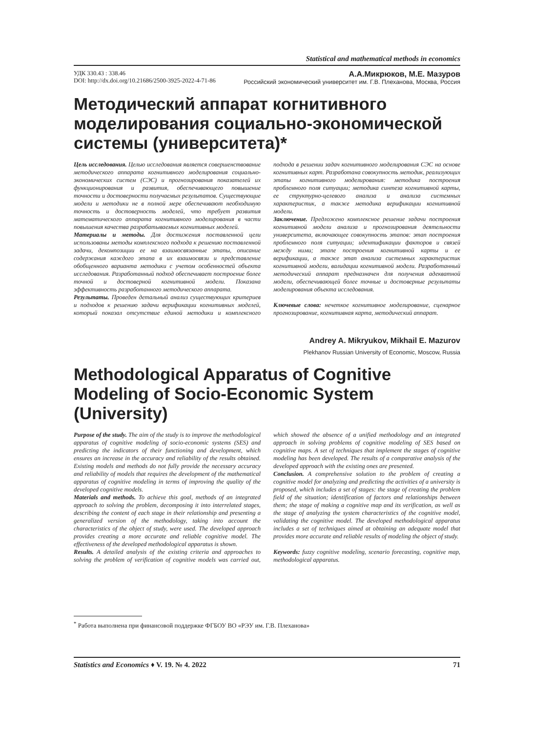Statistical and mathematical methods in economics
УДК 330.43 : 338.46
DOI: http://dx.doi.org/10.21686/2500-3925-2022-4-71-86
А.А.Микрюков, М.Е. Мазуров
Российский экономический университет им. Г.В. Плеханова, Москва, Россия
Методический аппарат когнитивного моделирования социально-экономической системы (университета)*
Цель исследования. Целью исследования является совершенствование методического аппарата когнитивного моделирования социально-экономических систем (СЭС) и прогнозирования показателей их функционирования и развития, обеспечивающего повышение точности и достоверности получаемых результатов. Существующие модели и методики не в полной мере обеспечивают необходимую точность и достоверность моделей, что требует развития математического аппарата когнитивного моделирования в части повышения качества разрабатываемых когнитивных моделей.
Материалы и методы. Для достижения поставленной цели использованы методы комплексного подхода к решению поставленной задачи, декомпозиции ее на взаимосвязанные этапы, описание содержания каждого этапа в их взаимосвязи и представление обобщенного варианта методики с учетом особенностей объекта исследования. Разработанный подход обеспечивает построение более точной и достоверной когнитивной модели. Показана эффективность разработанного методического аппарата.
Результаты. Проведен детальный анализ существующих критериев и подходов к решению задачи верификации когнитивных моделей, который показал отсутствие единой методики и комплексного подхода в решении задач когнитивного моделирования СЭС на основе когнитивных карт. Разработана совокупность методик, реализующих этапы когнитивного моделирования: методика построения проблемного поля ситуации; методика синтеза когнитивной карты, ее структурно-целевого анализа и анализа системных характеристик, а также методика верификации когнитивной модели.
Заключение. Предложено комплексное решение задачи построения когнитивной модели анализа и прогнозирования деятельности университета, включающее совокупность этапов: этап построения проблемного поля ситуации; идентификации факторов и связей между ними; этапе построения когнитивной карты и ее верификации, а также этап анализа системных характеристик когнитивной модели, валидации когнитивной модели. Разработанный методический аппарат предназначен для получения адекватной модели, обеспечивающей более точные и достоверные результаты моделирования объекта исследования.
Ключевые слова: нечеткое когнитивное моделирование, сценарное прогнозирование, когнитивная карта, методический аппарат.
Andrey A. Mikryukov, Mikhail E. Mazurov
Plekhanov Russian University of Economic, Moscow, Russia
Methodological Apparatus of Cognitive Modeling of Socio-Economic System (University)
Purpose of the study. The aim of the study is to improve the methodological apparatus of cognitive modeling of socio-economic systems (SES) and predicting the indicators of their functioning and development, which ensures an increase in the accuracy and reliability of the results obtained. Existing models and methods do not fully provide the necessary accuracy and reliability of models that requires the development of the mathematical apparatus of cognitive modeling in terms of improving the quality of the developed cognitive models.
Materials and methods. To achieve this goal, methods of an integrated approach to solving the problem, decomposing it into interrelated stages, describing the content of each stage in their relationship and presenting a generalized version of the methodology, taking into account the characteristics of the object of study, were used. The developed approach provides creating a more accurate and reliable cognitive model. The effectiveness of the developed methodological apparatus is shown.
Results. A detailed analysis of the existing criteria and approaches to solving the problem of verification of cognitive models was carried out, which showed the absence of a unified methodology and an integrated approach in solving problems of cognitive modeling of SES based on cognitive maps. A set of techniques that implement the stages of cognitive modeling has been developed. The results of a comparative analysis of the developed approach with the existing ones are presented.
Conclusion. A comprehensive solution to the problem of creating a cognitive model for analyzing and predicting the activities of a university is proposed, which includes a set of stages: the stage of creating the problem field of the situation; identification of factors and relationships between them; the stage of making a cognitive map and its verification, as well as the stage of analyzing the system characteristics of the cognitive model, validating the cognitive model. The developed methodological apparatus includes a set of techniques aimed at obtaining an adequate model that provides more accurate and reliable results of modeling the object of study.
Keywords: fuzzy cognitive modeling, scenario forecasting, cognitive map, methodological apparatus.
<sup>*</sup> Работа выполнена при финансовой поддержке ФГБОУ ВО «РЭУ им. Г.В. Плеханова»
Statistics and Economics ♦ V. 19. № 4. 2022 71